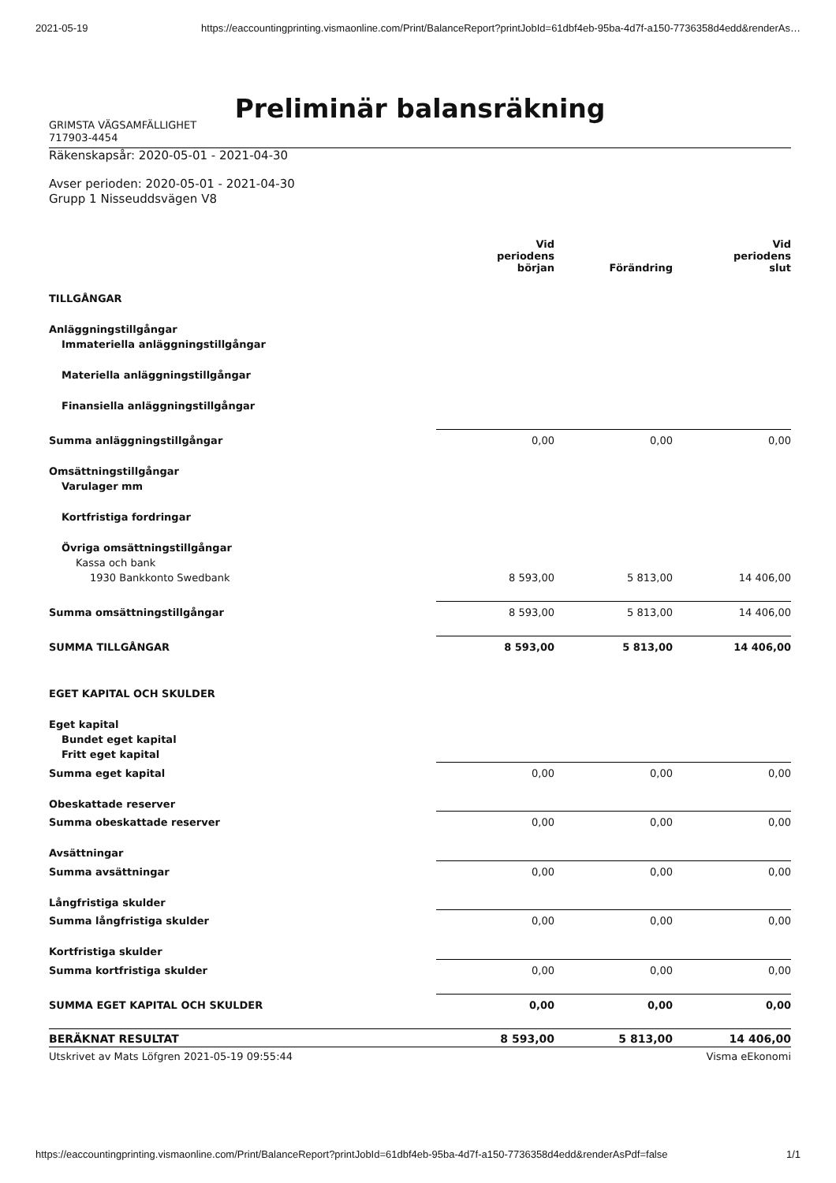2021-05-19 https://eaccountingprinting.vismaonline.com/Print/BalanceReport?printJobId=61dbf4eb-95ba-4d7f-a150-7736358d4edd&renderAs…
Preliminär balansräkning
GRIMSTA VÄGSAMFÄLLIGHET
717903-4454
Räkenskapsår: 2020-05-01 - 2021-04-30
Avser perioden: 2020-05-01 - 2021-04-30
Grupp 1 Nisseuddsvägen V8
| | Vid periodens början | Förändring | Vid periodens slut |
| --- | --- | --- | --- |
| TILLGÅNGAR | | | |
| Anläggningstillgångar | | | |
| Immateriella anläggningstillgångar | | | |
| Materiella anläggningstillgångar | | | |
| Finansiella anläggningstillgångar | | | |
| Summa anläggningstillgångar | 0,00 | 0,00 | 0,00 |
| Omsättningstillgångar | | | |
| Varulager mm | | | |
| Kortfristiga fordringar | | | |
| Övriga omsättningstillgångar | | | |
| Kassa och bank | | | |
| 1930 Bankkonto Swedbank | 8 593,00 | 5 813,00 | 14 406,00 |
| Summa omsättningstillgångar | 8 593,00 | 5 813,00 | 14 406,00 |
| SUMMA TILLGÅNGAR | 8 593,00 | 5 813,00 | 14 406,00 |
| EGET KAPITAL OCH SKULDER | | | |
| Eget kapital | | | |
| Bundet eget kapital | | | |
| Fritt eget kapital | | | |
| Summa eget kapital | 0,00 | 0,00 | 0,00 |
| Obeskattade reserver | | | |
| Summa obeskattade reserver | 0,00 | 0,00 | 0,00 |
| Avsättningar | | | |
| Summa avsättningar | 0,00 | 0,00 | 0,00 |
| Långfristiga skulder | | | |
| Summa långfristiga skulder | 0,00 | 0,00 | 0,00 |
| Kortfristiga skulder | | | |
| Summa kortfristiga skulder | 0,00 | 0,00 | 0,00 |
| SUMMA EGET KAPITAL OCH SKULDER | 0,00 | 0,00 | 0,00 |
| BERÄKNAT RESULTAT | 8 593,00 | 5 813,00 | 14 406,00 |
Utskrivet av Mats Löfgren 2021-05-19 09:55:44 Visma eEkonomi
https://eaccountingprinting.vismaonline.com/Print/BalanceReport?printJobId=61dbf4eb-95ba-4d7f-a150-7736358d4edd&renderAsPdf=false 1/1